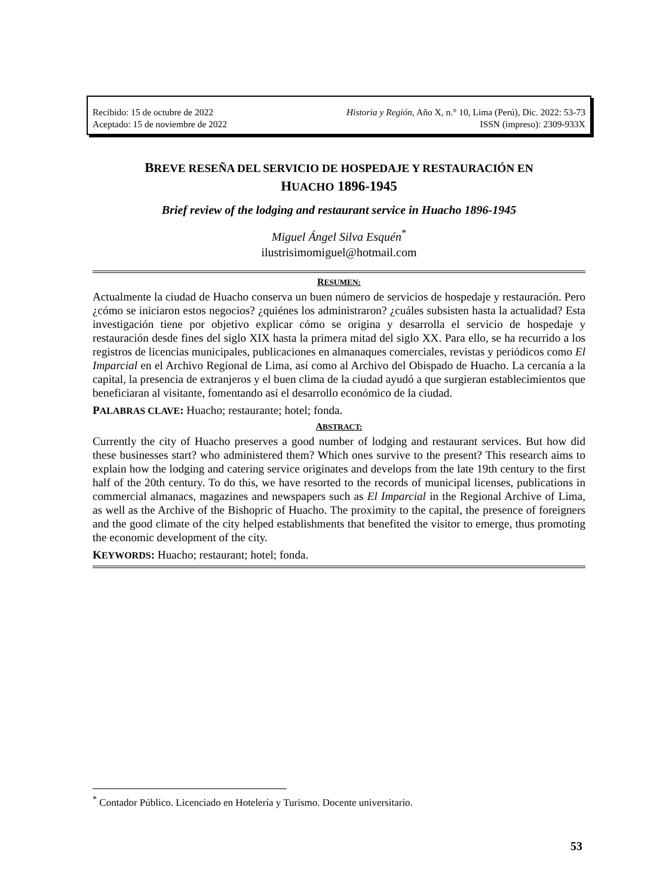Recibido: 15 de octubre de 2022 Historia y Región, Año X, n.° 10, Lima (Perú), Dic. 2022: 53-73
Aceptado: 15 de noviembre de 2022 ISSN (impreso): 2309-933X
BREVE RESEÑA DEL SERVICIO DE HOSPEDAJE Y RESTAURACIÓN EN
HUACHO 1896-1945
Brief review of the lodging and restaurant service in Huacho 1896-1945
Miguel Ángel Silva Esquén<sup>*</sup>
ilustrisimomiguel@hotmail.com
RESUMEN:
Actualmente la ciudad de Huacho conserva un buen número de servicios de hospedaje y restauración. Pero ¿cómo se iniciaron estos negocios? ¿quiénes los administraron? ¿cuáles subsisten hasta la actualidad? Esta investigación tiene por objetivo explicar cómo se origina y desarrolla el servicio de hospedaje y restauración desde fines del siglo XIX hasta la primera mitad del siglo XX. Para ello, se ha recurrido a los registros de licencias municipales, publicaciones en almanaques comerciales, revistas y periódicos como El Imparcial en el Archivo Regional de Lima, así como al Archivo del Obispado de Huacho. La cercanía a la capital, la presencia de extranjeros y el buen clima de la ciudad ayudó a que surgieran establecimientos que beneficiaran al visitante, fomentando así el desarrollo económico de la ciudad.
PALABRAS CLAVE: Huacho; restaurante; hotel; fonda.
ABSTRACT:
Currently the city of Huacho preserves a good number of lodging and restaurant services. But how did these businesses start? who administered them? Which ones survive to the present? This research aims to explain how the lodging and catering service originates and develops from the late 19th century to the first half of the 20th century. To do this, we have resorted to the records of municipal licenses, publications in commercial almanacs, magazines and newspapers such as El Imparcial in the Regional Archive of Lima, as well as the Archive of the Bishopric of Huacho. The proximity to the capital, the presence of foreigners and the good climate of the city helped establishments that benefited the visitor to emerge, thus promoting the economic development of the city.
KEYWORDS: Huacho; restaurant; hotel; fonda.
<sup>*</sup> Contador Público. Licenciado en Hotelería y Turismo. Docente universitario.
53